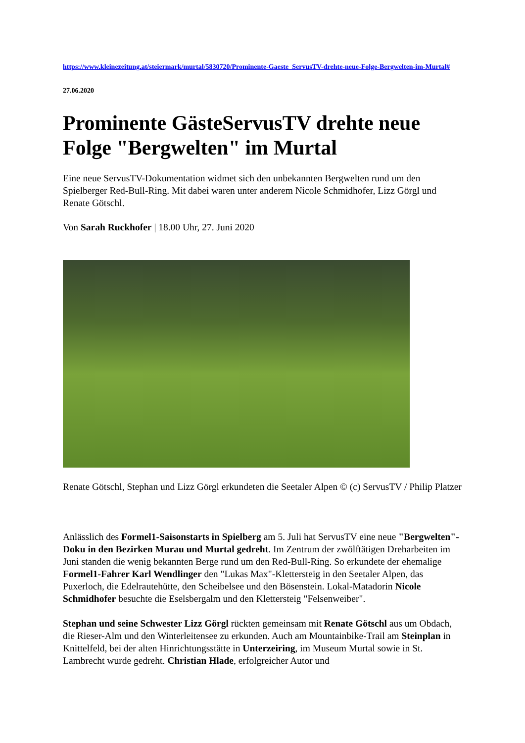https://www.kleinezeitung.at/steiermark/murtal/5830720/Prominente-Gaeste_ServusTV-drehte-neue-Folge-Bergwelten-im-Murtal#
27.06.2020
Prominente GästeServusTV drehte neue Folge "Bergwelten" im Murtal
Eine neue ServusTV-Dokumentation widmet sich den unbekannten Bergwelten rund um den Spielberger Red-Bull-Ring. Mit dabei waren unter anderem Nicole Schmidhofer, Lizz Görgl und Renate Götschl.
Von Sarah Ruckhofer | 18.00 Uhr, 27. Juni 2020
Renate Götschl, Stephan und Lizz Görgl erkundeten die Seetaler Alpen © (c) ServusTV / Philip Platzer
Anlässlich des Formel1-Saisonstarts in Spielberg am 5. Juli hat ServusTV eine neue "Bergwelten"-Doku in den Bezirken Murau und Murtal gedreht. Im Zentrum der zwölftätigen Dreharbeiten im Juni standen die wenig bekannten Berge rund um den Red-Bull-Ring. So erkundete der ehemalige Formel1-Fahrer Karl Wendlinger den "Lukas Max"-Klettersteig in den Seetaler Alpen, das Puxerloch, die Edelrautehütte, den Scheibelsee und den Bösenstein. Lokal-Matadorin Nicole Schmidhofer besuchte die Eselsbergalm und den Klettersteig "Felsenweiber".
Stephan und seine Schwester Lizz Görgl rückten gemeinsam mit Renate Götschl aus um Obdach, die Rieser-Alm und den Winterleitensee zu erkunden. Auch am Mountainbike-Trail am Steinplan in Knittelfeld, bei der alten Hinrichtungsstätte in Unterzeiring, im Museum Murtal sowie in St. Lambrecht wurde gedreht. Christian Hlade, erfolgreicher Autor und